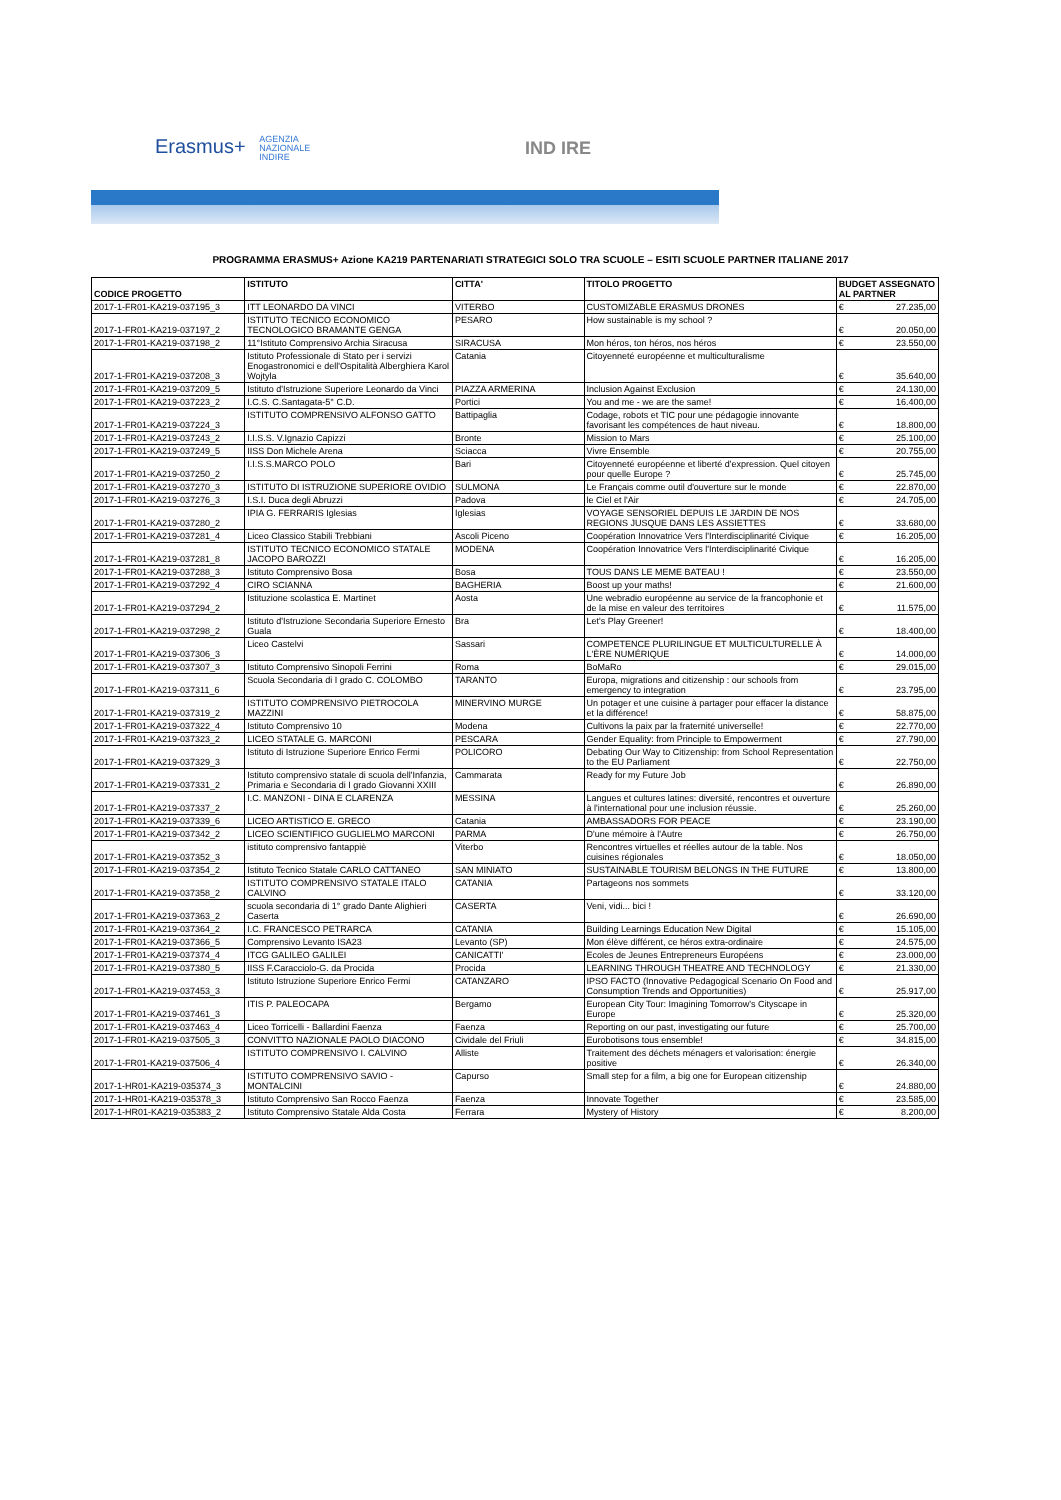Erasmus+ AGENZIA
NAZIONALE
INDIRE
IND IRE
PROGRAMMA ERASMUS+ Azione KA219 PARTENARIATI STRATEGICI SOLO TRA SCUOLE – ESITI SCUOLE PARTNER ITALIANE 2017
| CODICE PROGETTO | ISTITUTO | CITTA' | TITOLO PROGETTO | BUDGET ASSEGNATO AL PARTNER | |
| --- | --- | --- | --- | --- | --- |
| 2017-1-FR01-KA219-037195_3 | ITT LEONARDO DA VINCI | VITERBO | CUSTOMIZABLE ERASMUS DRONES | € | 27.235,00 |
| 2017-1-FR01-KA219-037197_2 | ISTITUTO TECNICO ECONOMICO TECNOLOGICO BRAMANTE GENGA | PESARO | How sustainable is my school ? | € | 20.050,00 |
| 2017-1-FR01-KA219-037198_2 | 11°Istituto Comprensivo Archia Siracusa | SIRACUSA | Mon héros, ton héros, nos héros | € | 23.550,00 |
| 2017-1-FR01-KA219-037208_3 | Istituto Professionale di Stato per i servizi Enogastronomici e dell'Ospitalità Alberghiera Karol Wojtyla | Catania | Citoyenneté européenne et multiculturalisme | € | 35.640,00 |
| 2017-1-FR01-KA219-037209_5 | Istituto d'Istruzione Superiore Leonardo da Vinci | PIAZZA ARMERINA | Inclusion Against Exclusion | € | 24.130,00 |
| 2017-1-FR01-KA219-037223_2 | I.C.S. C.Santagata-5° C.D. | Portici | You and me - we are the same! | € | 16.400,00 |
| 2017-1-FR01-KA219-037224_3 | ISTITUTO COMPRENSIVO ALFONSO GATTO | Battipaglia | Codage, robots et TIC pour une pédagogie innovante favorisant les compétences de haut niveau. | € | 18.800,00 |
| 2017-1-FR01-KA219-037243_2 | I.I.S.S. V.Ignazio Capizzi | Bronte | Mission to Mars | € | 25.100,00 |
| 2017-1-FR01-KA219-037249_5 | IISS Don Michele Arena | Sciacca | Vivre Ensemble | € | 20.755,00 |
| 2017-1-FR01-KA219-037250_2 | I.I.S.S.MARCO POLO | Bari | Citoyenneté européenne et liberté d'expression. Quel citoyen pour quelle Europe ? | € | 25.745,00 |
| 2017-1-FR01-KA219-037270_3 | ISTITUTO DI ISTRUZIONE SUPERIORE OVIDIO | SULMONA | Le Français comme outil d'ouverture sur le monde | € | 22.870,00 |
| 2017-1-FR01-KA219-037276_3 | I.S.I. Duca degli Abruzzi | Padova | le Ciel et l'Air | € | 24.705,00 |
| 2017-1-FR01-KA219-037280_2 | IPIA G. FERRARIS Iglesias | Iglesias | VOYAGE SENSORIEL DEPUIS LE JARDIN DE NOS REGIONS JUSQUE DANS LES ASSIETTES | € | 33.680,00 |
| 2017-1-FR01-KA219-037281_4 | Liceo Classico Stabili Trebbiani | Ascoli Piceno | Coopération Innovatrice Vers l'Interdisciplinarité Civique | € | 16.205,00 |
| 2017-1-FR01-KA219-037281_8 | ISTITUTO TECNICO ECONOMICO STATALE JACOPO BAROZZI | MODENA | Coopération Innovatrice Vers l'Interdisciplinarité Civique | € | 16.205,00 |
| 2017-1-FR01-KA219-037288_3 | Istituto Comprensivo Bosa | Bosa | TOUS DANS LE MEME BATEAU ! | € | 23.550,00 |
| 2017-1-FR01-KA219-037292_4 | CIRO SCIANNA | BAGHERIA | Boost up your maths! | € | 21.600,00 |
| 2017-1-FR01-KA219-037294_2 | Istituzione scolastica E. Martinet | Aosta | Une webradio européenne au service de la francophonie et de la mise en valeur des territoires | € | 11.575,00 |
| 2017-1-FR01-KA219-037298_2 | Istituto d'Istruzione Secondaria Superiore Ernesto Guala | Bra | Let's Play Greener! | € | 18.400,00 |
| 2017-1-FR01-KA219-037306_3 | Liceo Castelvi | Sassari | COMPETENCE PLURILINGUE ET MULTICULTURELLE À L'ÈRE NUMÉRIQUE | € | 14.000,00 |
| 2017-1-FR01-KA219-037307_3 | Istituto Comprensivo Sinopoli Ferrini | Roma | BoMaRo | € | 29.015,00 |
| 2017-1-FR01-KA219-037311_6 | Scuola Secondaria di I grado C. COLOMBO | TARANTO | Europa, migrations and citizenship : our schools from emergency to integration | € | 23.795,00 |
| 2017-1-FR01-KA219-037319_2 | ISTITUTO COMPRENSIVO PIETROCOLA MAZZINI | MINERVINO MURGE | Un potager et une cuisine à partager pour effacer la distance et la différence! | € | 58.875,00 |
| 2017-1-FR01-KA219-037322_4 | Istituto Comprensivo 10 | Modena | Cultivons la paix par la fraternité universelle! | € | 22.770,00 |
| 2017-1-FR01-KA219-037323_2 | LICEO STATALE G. MARCONI | PESCARA | Gender Equality: from Principle to Empowerment | € | 27.790,00 |
| 2017-1-FR01-KA219-037329_3 | Istituto di Istruzione Superiore Enrico Fermi | POLICORO | Debating Our Way to Citizenship: from School Representation to the EU Parliament | € | 22.750,00 |
| 2017-1-FR01-KA219-037331_2 | Istituto comprensivo statale di scuola dell'Infanzia, Primaria e Secondaria di I grado Giovanni XXIII | Cammarata | Ready for my Future Job | € | 26.890,00 |
| 2017-1-FR01-KA219-037337_2 | I.C. MANZONI - DINA E CLARENZA | MESSINA | Langues et cultures latines: diversité, rencontres et ouverture à l'international pour une inclusion réussie. | € | 25.260,00 |
| 2017-1-FR01-KA219-037339_6 | LICEO ARTISTICO E. GRECO | Catania | AMBASSADORS FOR PEACE | € | 23.190,00 |
| 2017-1-FR01-KA219-037342_2 | LICEO SCIENTIFICO GUGLIELMO MARCONI | PARMA | D'une mémoire à l'Autre | € | 26.750,00 |
| 2017-1-FR01-KA219-037352_3 | istituto comprensivo fantappiè | Viterbo | Rencontres virtuelles et réelles autour de la table. Nos cuisines régionales | € | 18.050,00 |
| 2017-1-FR01-KA219-037354_2 | Istituto Tecnico Statale CARLO CATTANEO | SAN MINIATO | SUSTAINABLE TOURISM BELONGS IN THE FUTURE | € | 13.800,00 |
| 2017-1-FR01-KA219-037358_2 | ISTITUTO COMPRENSIVO STATALE ITALO CALVINO | CATANIA | Partageons nos sommets | € | 33.120,00 |
| 2017-1-FR01-KA219-037363_2 | scuola secondaria di 1° grado Dante Alighieri Caserta | CASERTA | Veni, vidi... bici ! | € | 26.690,00 |
| 2017-1-FR01-KA219-037364_2 | I.C. FRANCESCO PETRARCA | CATANIA | Building Learnings Education New Digital | € | 15.105,00 |
| 2017-1-FR01-KA219-037366_5 | Comprensivo Levanto ISA23 | Levanto (SP) | Mon élève différent, ce héros extra-ordinaire | € | 24.575,00 |
| 2017-1-FR01-KA219-037374_4 | ITCG GALILEO GALILEI | CANICATTI' | Ecoles de Jeunes Entrepreneurs Européens | € | 23.000,00 |
| 2017-1-FR01-KA219-037380_5 | IISS F.Caracciolo-G. da Procida | Procida | LEARNING THROUGH THEATRE AND TECHNOLOGY | € | 21.330,00 |
| 2017-1-FR01-KA219-037453_3 | Istituto Istruzione Superiore Enrico Fermi | CATANZARO | IPSO FACTO (Innovative Pedagogical Scenario On Food and Consumption Trends and Opportunities) | € | 25.917,00 |
| 2017-1-FR01-KA219-037461_3 | ITIS P. PALEOCAPA | Bergamo | European City Tour: Imagining Tomorrow's Cityscape in Europe | € | 25.320,00 |
| 2017-1-FR01-KA219-037463_4 | Liceo Torricelli - Ballardini Faenza | Faenza | Reporting on our past, investigating our future | € | 25.700,00 |
| 2017-1-FR01-KA219-037505_3 | CONVITTO NAZIONALE PAOLO DIACONO | Cividale del Friuli | Eurobotisons tous ensemble! | € | 34.815,00 |
| 2017-1-FR01-KA219-037506_4 | ISTITUTO COMPRENSIVO I. CALVINO | Alliste | Traitement des déchets ménagers et valorisation: énergie positive | € | 26.340,00 |
| 2017-1-HR01-KA219-035374_3 | ISTITUTO COMPRENSIVO SAVIO - MONTALCINI | Capurso | Small step for a film, a big one for European citizenship | € | 24.880,00 |
| 2017-1-HR01-KA219-035378_3 | Istituto Comprensivo San Rocco Faenza | Faenza | Innovate Together | € | 23.585,00 |
| 2017-1-HR01-KA219-035383_2 | Istituto Comprensivo Statale Alda Costa | Ferrara | Mystery of History | € | 8.200,00 |